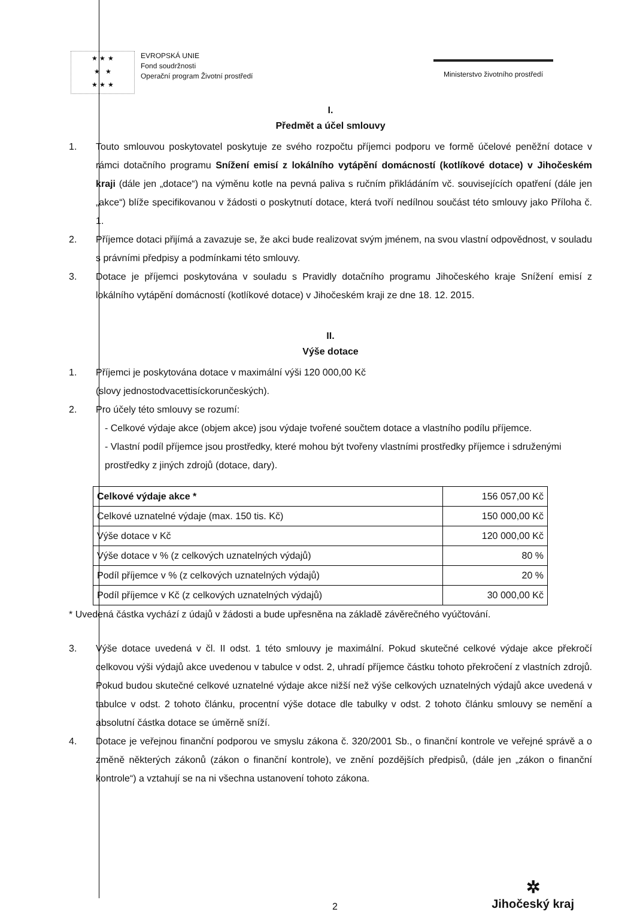★ ★ ★
★ ★
★ ★ ★
EVROPSKÁ UNIE
Fond soudržnosti
Operační program Životní prostředí
Ministerstvo životního prostředí
I.
Předmět a účel smlouvy
1. Touto smlouvou poskytovatel poskytuje ze svého rozpočtu příjemci podporu ve formě účelové peněžní dotace v rámci dotačního programu Snížení emisí z lokálního vytápění domácností (kotlíkové dotace) v Jihočeském kraji (dále jen „dotace“) na výměnu kotle na pevná paliva s ručním přikládáním vč. souvisejících opatření (dále jen „akce“) blíže specifikovanou v žádosti o poskytnutí dotace, která tvoří nedílnou součást této smlouvy jako Příloha č. 1.
2. Příjemce dotaci přijímá a zavazuje se, že akci bude realizovat svým jménem, na svou vlastní odpovědnost, v souladu s právními předpisy a podmínkami této smlouvy.
3. Dotace je příjemci poskytována v souladu s Pravidly dotačního programu Jihočeského kraje Snížení emisí z lokálního vytápění domácností (kotlíkové dotace) v Jihočeském kraji ze dne 18. 12. 2015.
II.
Výše dotace
1. Příjemci je poskytována dotace v maximální výši 120 000,00 Kč
(slovy jednostodvacettisíckorunčeských).
2. Pro účely této smlouvy se rozumí:
- Celkové výdaje akce (objem akce) jsou výdaje tvořené součtem dotace a vlastního podílu příjemce.
- Vlastní podíl příjemce jsou prostředky, které mohou být tvořeny vlastními prostředky příjemce i sdruženými prostředky z jiných zdrojů (dotace, dary).
| Celkové výdaje akce * | 156 057,00 Kč |
| Celkové uznatelné výdaje (max. 150 tis. Kč) | 150 000,00 Kč |
| Výše dotace v Kč | 120 000,00 Kč |
| Výše dotace v % (z celkových uznatelných výdajů) | 80 % |
| Podíl příjemce v % (z celkových uznatelných výdajů) | 20 % |
| Podíl příjemce v Kč (z celkových uznatelných výdajů) | 30 000,00 Kč |
* Uvedená částka vychází z údajů v žádosti a bude upřesněna na základě závěrečného vyúčtování.
3. Výše dotace uvedená v čl. II odst. 1 této smlouvy je maximální. Pokud skutečné celkové výdaje akce překročí celkovou výši výdajů akce uvedenou v tabulce v odst. 2, uhradí příjemce částku tohoto překročení z vlastních zdrojů. Pokud budou skutečné celkové uznatelné výdaje akce nižší než výše celkových uznatelných výdajů akce uvedená v tabulce v odst. 2 tohoto článku, procentní výše dotace dle tabulky v odst. 2 tohoto článku smlouvy se nemění a absolutní částka dotace se úměrně sníží.
4. Dotace je veřejnou finanční podporou ve smyslu zákona č. 320/2001 Sb., o finanční kontrole ve veřejné správě a o změně některých zákonů (zákon o finanční kontrole), ve znění pozdějších předpisů, (dále jen „zákon o finanční kontrole“) a vztahují se na ni všechna ustanovení tohoto zákona.
2
✲
Jihočeský kraj